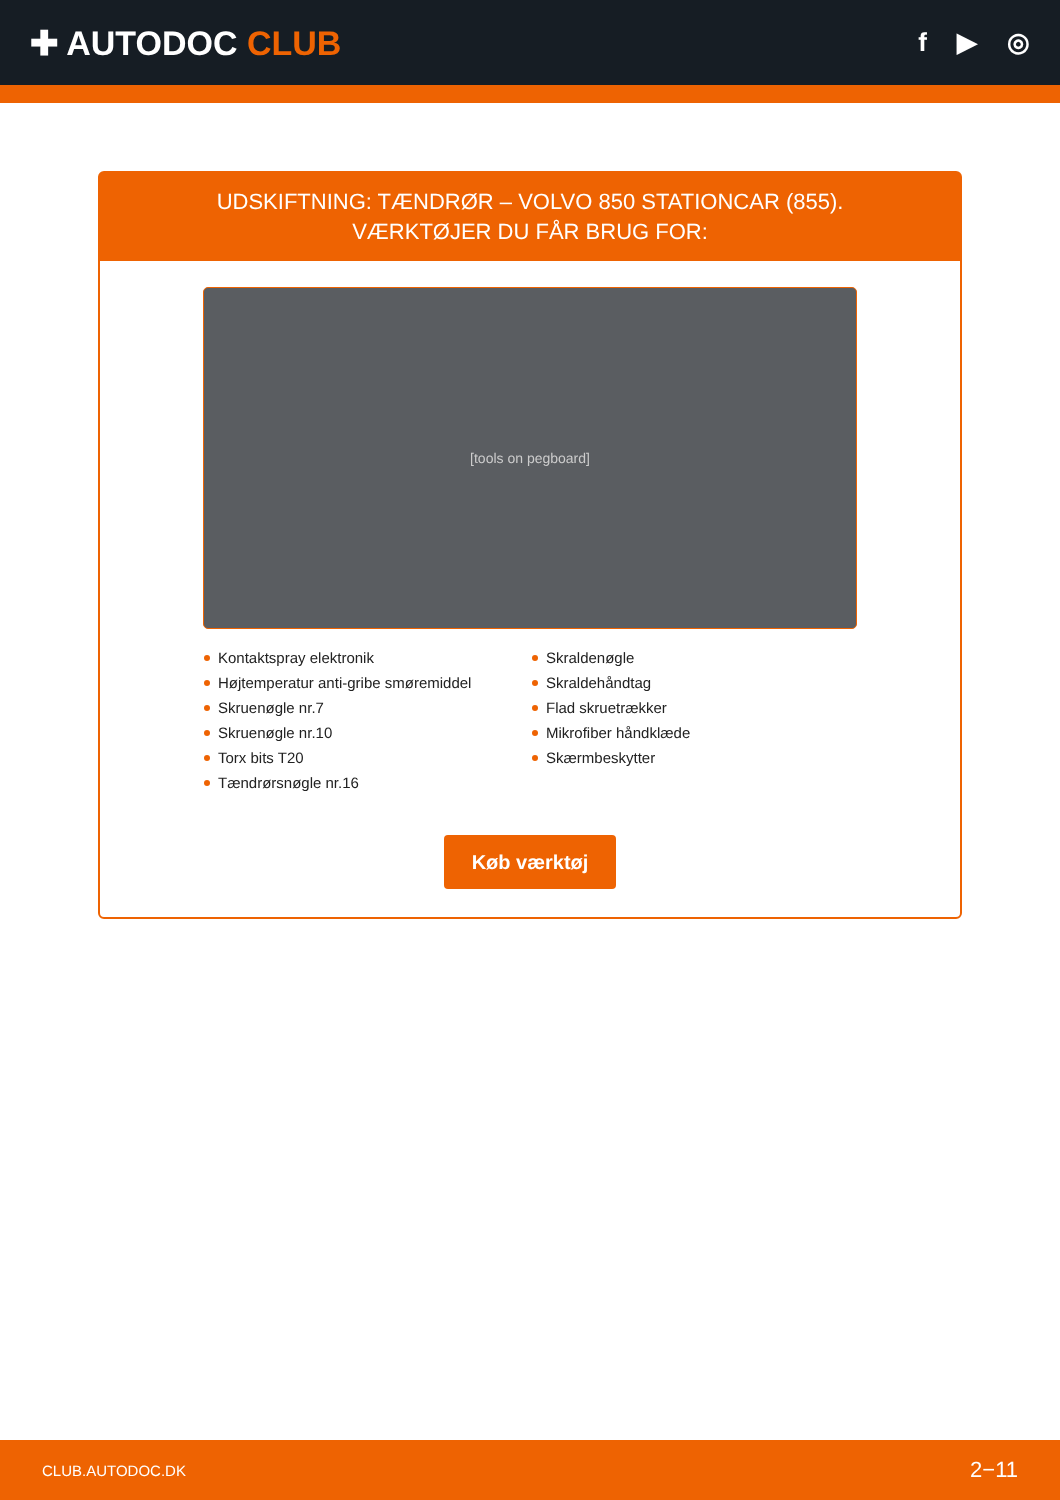✚ AUTODOC CLUB
f ▶ ◎
UDSKIFTNING: TÆNDRØR – VOLVO 850 STATIONCAR (855). VÆRKTØJER DU FÅR BRUG FOR:
[tools on pegboard]
Kontaktspray elektronik
Højtemperatur anti-gribe smøremiddel
Skruenøgle nr.7
Skruenøgle nr.10
Torx bits T20
Tændrørsnøgle nr.16
Skraldenøgle
Skraldehåndtag
Flad skruetrækker
Mikrofiber håndklæde
Skærmbeskytter
Køb værktøj
CLUB.AUTODOC.DK 2−11